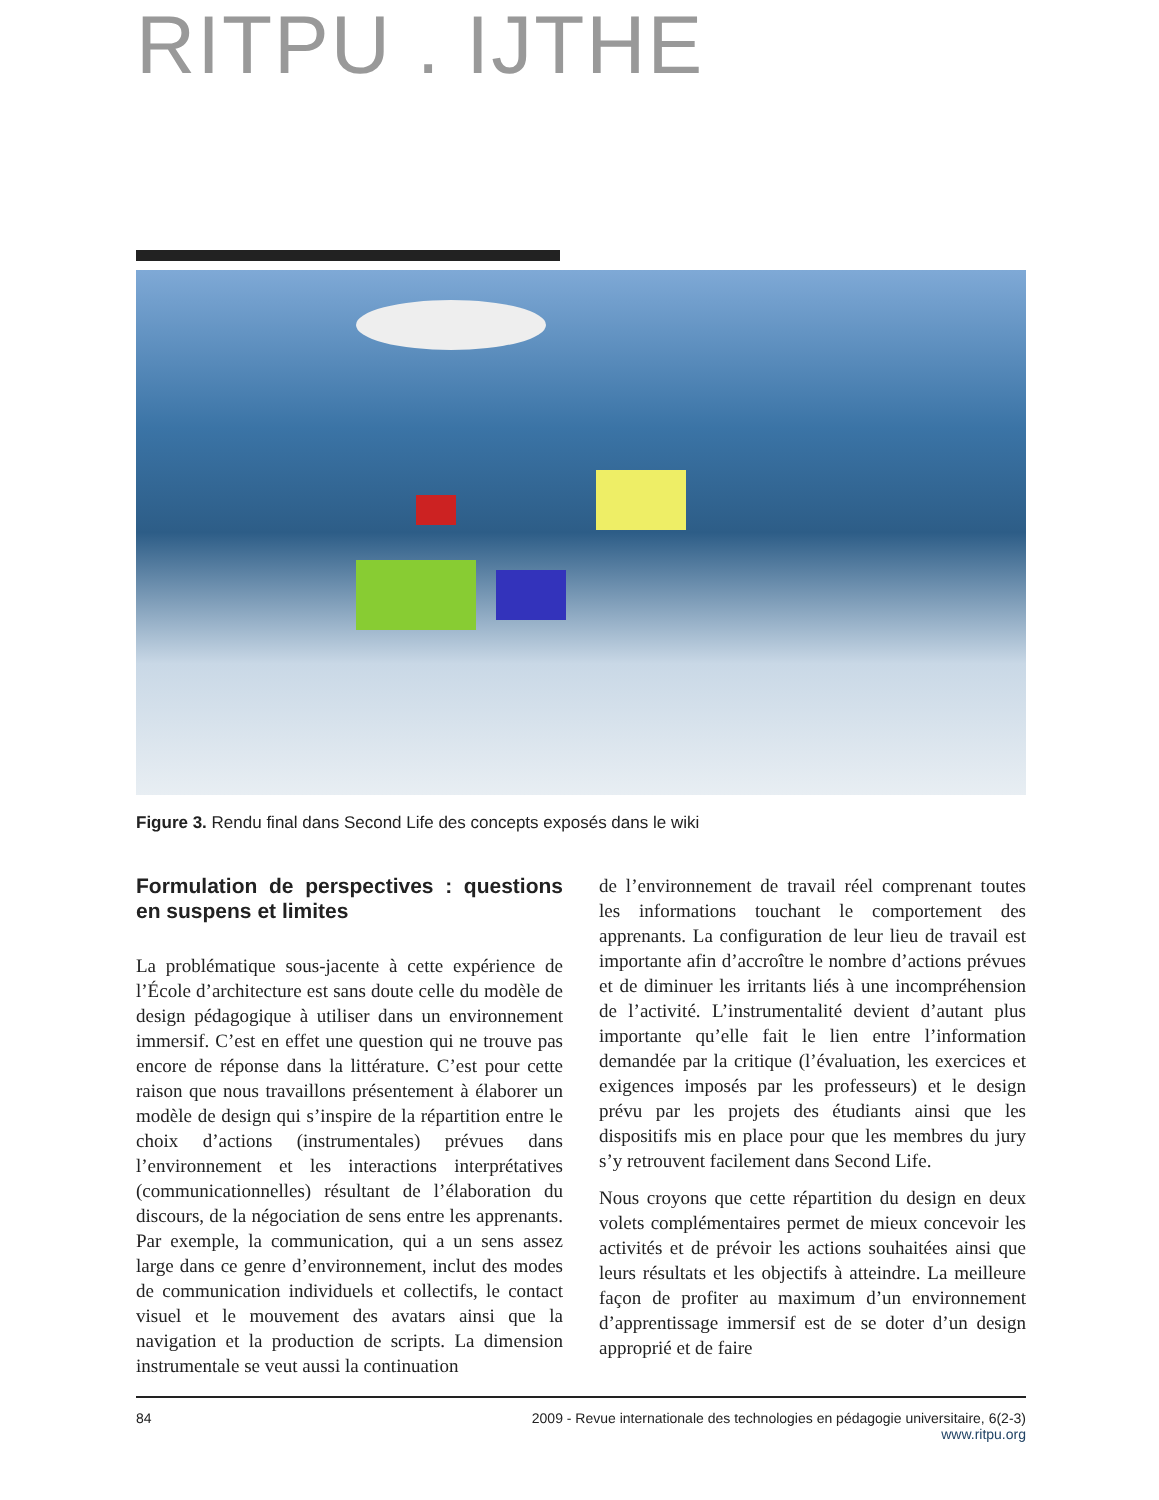RITPU . IJTHE
Figure 3. Rendu final dans Second Life des concepts exposés dans le wiki
Formulation de perspectives : questions en suspens et limites
La problématique sous-jacente à cette expérience de l’École d’architecture est sans doute celle du modèle de design pédagogique à utiliser dans un environnement immersif. C’est en effet une question qui ne trouve pas encore de réponse dans la littérature. C’est pour cette raison que nous travaillons présentement à élaborer un modèle de design qui s’inspire de la répartition entre le choix d’actions (instrumentales) prévues dans l’environnement et les interactions interprétatives (communicationnelles) résultant de l’élaboration du discours, de la négociation de sens entre les apprenants. Par exemple, la communication, qui a un sens assez large dans ce genre d’environnement, inclut des modes de communication individuels et collectifs, le contact visuel et le mouvement des avatars ainsi que la navigation et la production de scripts. La dimension instrumentale se veut aussi la continuation
de l’environnement de travail réel comprenant toutes les informations touchant le comportement des apprenants. La configuration de leur lieu de travail est importante afin d’accroître le nombre d’actions prévues et de diminuer les irritants liés à une incompréhension de l’activité. L’instrumentalité devient d’autant plus importante qu’elle fait le lien entre l’information demandée par la critique (l’évaluation, les exercices et exigences imposés par les professeurs) et le design prévu par les projets des étudiants ainsi que les dispositifs mis en place pour que les membres du jury s’y retrouvent facilement dans Second Life.
Nous croyons que cette répartition du design en deux volets complémentaires permet de mieux concevoir les activités et de prévoir les actions souhaitées ainsi que leurs résultats et les objectifs à atteindre. La meilleure façon de profiter au maximum d’un environnement d’apprentissage immersif est de se doter d’un design approprié et de faire
84 2009 - Revue internationale des technologies en pédagogie universitaire, 6(2-3)
www.ritpu.org